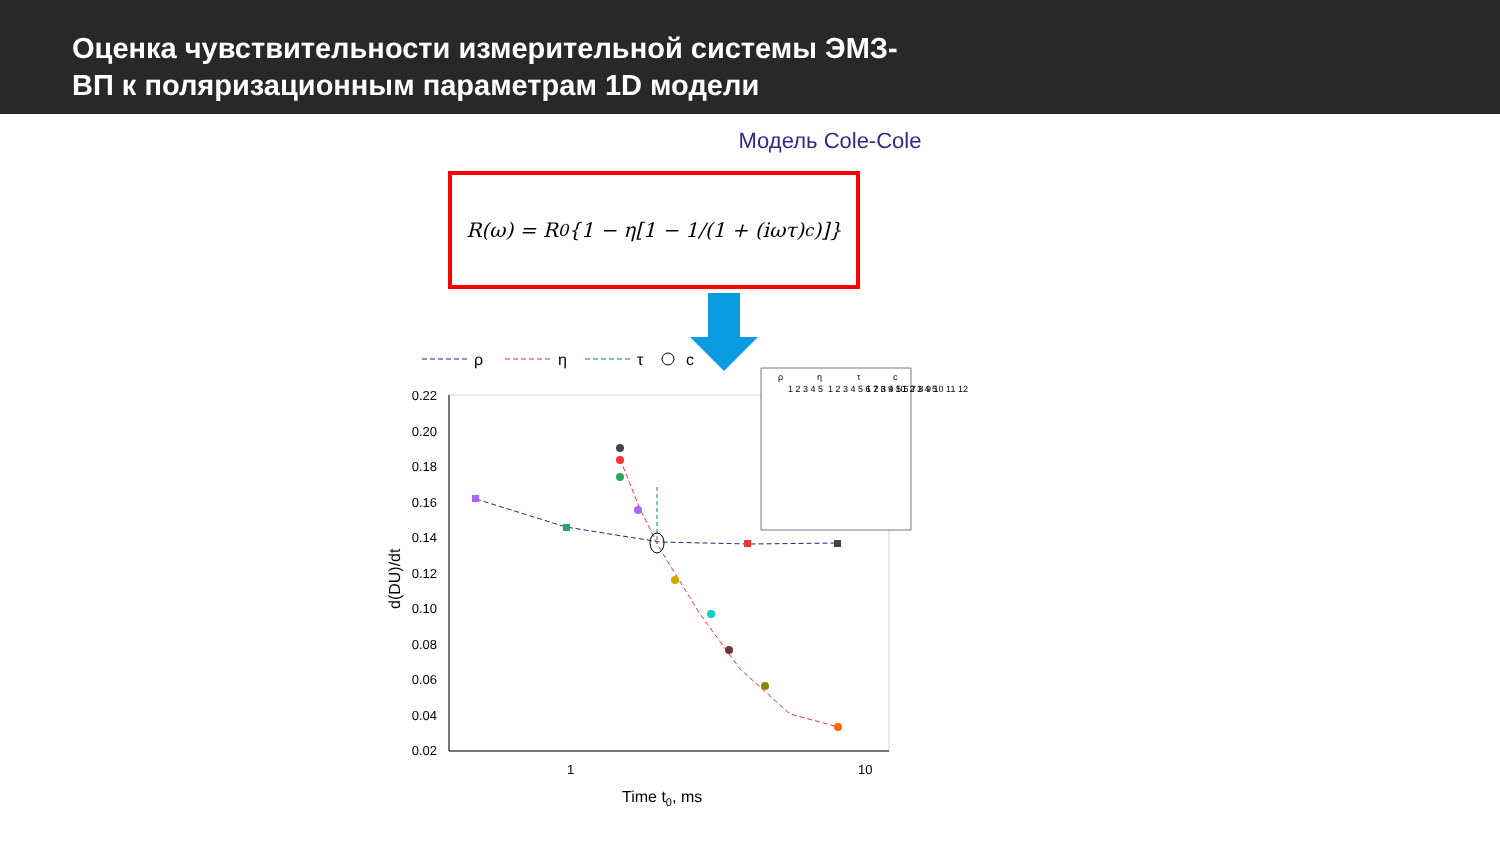Оценка чувствительности измерительной системы ЭМЗ-
ВП к поляризационным параметрам 1D модели
Модель Cole-Cole
R(ω) = R<sub>0</sub>{1 − η[1 − 1/(1 + (iωτ)<sup>c</sup>)]}
ρ
η
τ
c
0.22
0.20
0.18
0.16
0.14
0.12
0.10
0.08
0.06
0.04
0.02
1
10
Time t0, ms
d(DU)/dt
ρ
η
τ
c
1 2 3 4 5
1 2 3 4 5 6 7 8 9 10
1 2 3 4 5 6 7 8 9 10 11 12
1 2 3 4 5